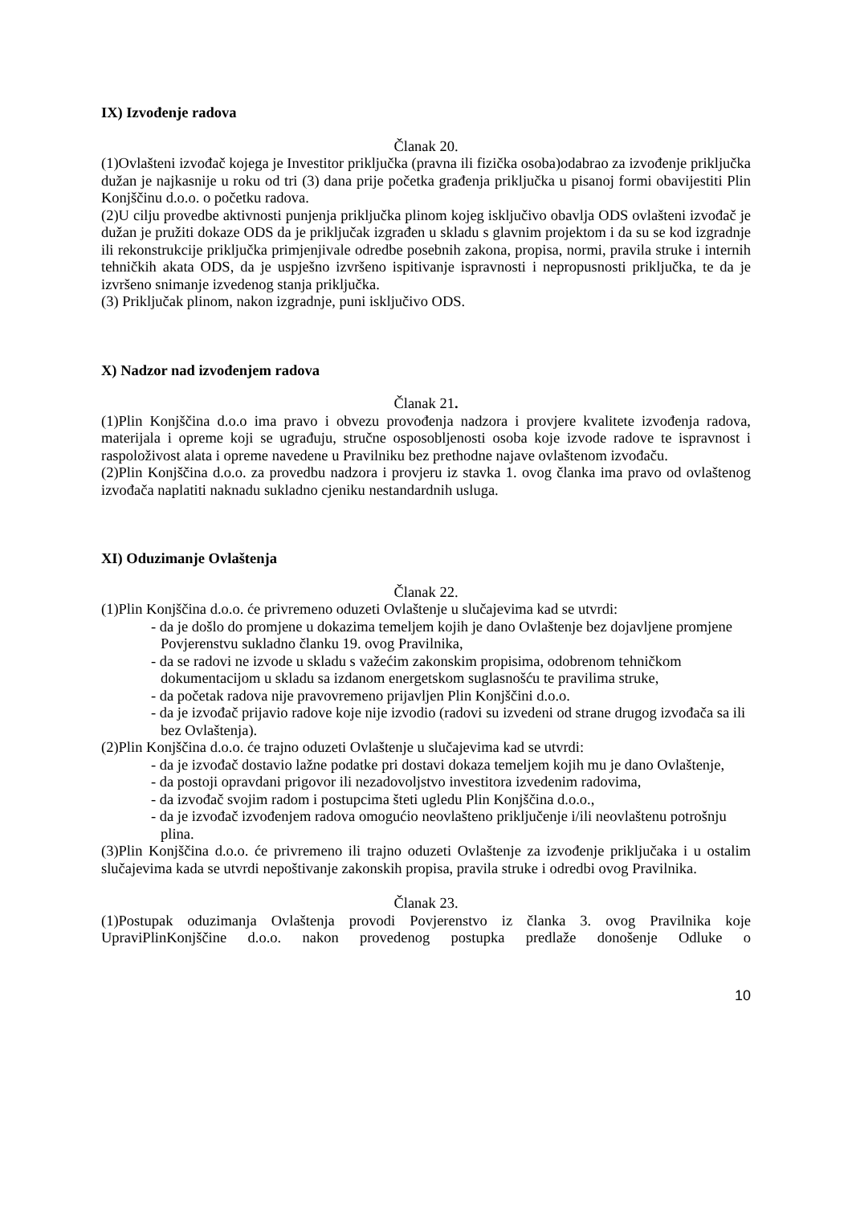IX) Izvođenje radova
Članak 20.
(1)Ovlašteni izvođač kojega je Investitor priključka (pravna ili fizička osoba)odabrao za izvođenje priključka dužan je najkasnije u roku od tri (3) dana prije početka građenja priključka u pisanoj formi obavijestiti Plin Konjščinu d.o.o. o početku radova.
(2)U cilju provedbe aktivnosti punjenja priključka plinom kojeg isključivo obavlja ODS ovlašteni izvođač je dužan je pružiti dokaze ODS da je priključak izgrađen u skladu s glavnim projektom i da su se kod izgradnje ili rekonstrukcije priključka primjenjivale odredbe posebnih zakona, propisa, normi, pravila struke i internih tehničkih akata ODS, da je uspješno izvršeno ispitivanje ispravnosti i nepropusnosti priključka, te da je izvršeno snimanje izvedenog stanja priključka.
(3) Priključak plinom, nakon izgradnje, puni isključivo ODS.
X) Nadzor nad izvođenjem radova
Članak 21.
(1)Plin Konjščina d.o.o ima pravo i obvezu provođenja nadzora i provjere kvalitete izvođenja radova, materijala i opreme koji se ugrađuju, stručne osposobljenosti osoba koje izvode radove te ispravnost i raspoloživost alata i opreme navedene u Pravilniku bez prethodne najave ovlaštenom izvođaču.
(2)Plin Konjščina d.o.o. za provedbu nadzora i provjeru iz stavka 1. ovog članka ima pravo od ovlaštenog izvođača naplatiti naknadu sukladno cjeniku nestandardnih usluga.
XI) Oduzimanje Ovlaštenja
Članak 22.
(1)Plin Konjščina d.o.o. će privremeno oduzeti Ovlaštenje u slučajevima kad se utvrdi:
- da je došlo do promjene u dokazima temeljem kojih je dano Ovlaštenje bez dojavljene promjene Povjerenstvu sukladno članku 19. ovog Pravilnika,
- da se radovi ne izvode u skladu s važećim zakonskim propisima, odobrenom tehničkom dokumentacijom u skladu sa izdanom energetskom suglasnošću te pravilima struke,
- da početak radova nije pravovremeno prijavljen Plin Konjščini d.o.o.
- da je izvođač prijavio radove koje nije izvodio (radovi su izvedeni od strane drugog izvođača sa ili bez Ovlaštenja).
(2)Plin Konjščina d.o.o. će trajno oduzeti Ovlaštenje u slučajevima kad se utvrdi:
- da je izvođač dostavio lažne podatke pri dostavi dokaza temeljem kojih mu je dano Ovlaštenje,
- da postoji opravdani prigovor ili nezadovoljstvo investitora izvedenim radovima,
- da izvođač svojim radom i postupcima šteti ugledu Plin Konjščina d.o.o.,
- da je izvođač izvođenjem radova omogućio neovlašteno priključenje i/ili neovlaštenu potrošnju plina.
(3)Plin Konjščina d.o.o. će privremeno ili trajno oduzeti Ovlaštenje za izvođenje priključaka i u ostalim slučajevima kada se utvrdi nepoštivanje zakonskih propisa, pravila struke i odredbi ovog Pravilnika.
Članak 23.
(1)Postupak oduzimanja Ovlaštenja provodi Povjerenstvo iz članka 3. ovog Pravilnika koje UpraviPlinKonjščine d.o.o. nakon provedenog postupka predlaže donošenje Odluke o
10